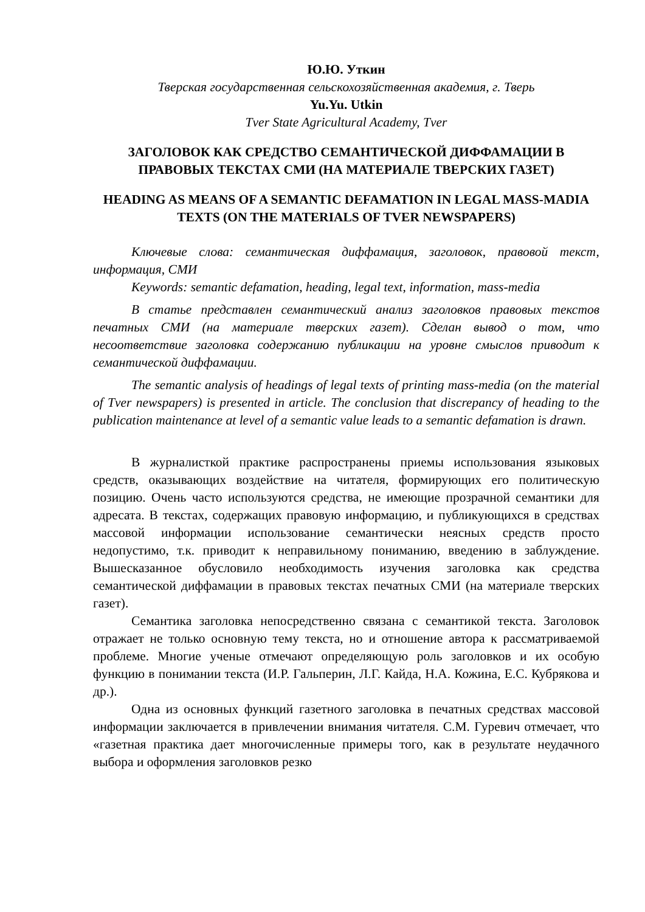Ю.Ю. Уткин
Тверская государственная сельскохозяйственная академия, г. Тверь
Yu.Yu. Utkin
Tver State Agricultural Academy, Tver
ЗАГОЛОВОК КАК СРЕДСТВО СЕМАНТИЧЕСКОЙ ДИФФАМАЦИИ В ПРАВОВЫХ ТЕКСТАХ СМИ (НА МАТЕРИАЛЕ ТВЕРСКИХ ГАЗЕТ)
HEADING AS MEANS OF A SEMANTIC DEFAMATION IN LEGAL MASS-MADIA TEXTS (ON THE MATERIALS OF TVER NEWSPAPERS)
Ключевые слова: семантическая диффамация, заголовок, правовой текст, информация, СМИ
Keywords: semantic defamation, heading, legal text, information, mass-media
В статье представлен семантический анализ заголовков правовых текстов печатных СМИ (на материале тверских газет). Сделан вывод о том, что несоответствие заголовка содержанию публикации на уровне смыслов приводит к семантической диффамации.
The semantic analysis of headings of legal texts of printing mass-media (on the material of Tver newspapers) is presented in article. The conclusion that discrepancy of heading to the publication maintenance at level of a semantic value leads to a semantic defamation is drawn.
В журналисткой практике распространены приемы использования языковых средств, оказывающих воздействие на читателя, формирующих его политическую позицию. Очень часто используются средства, не имеющие прозрачной семантики для адресата. В текстах, содержащих правовую информацию, и публикующихся в средствах массовой информации использование семантически неясных средств просто недопустимо, т.к. приводит к неправильному пониманию, введению в заблуждение. Вышесказанное обусловило необходимость изучения заголовка как средства семантической диффамации в правовых текстах печатных СМИ (на материале тверских газет).
Семантика заголовка непосредственно связана с семантикой текста. Заголовок отражает не только основную тему текста, но и отношение автора к рассматриваемой проблеме. Многие ученые отмечают определяющую роль заголовков и их особую функцию в понимании текста (И.Р. Гальперин, Л.Г. Кайда, Н.А. Кожина, Е.С. Кубрякова и др.).
Одна из основных функций газетного заголовка в печатных средствах массовой информации заключается в привлечении внимания читателя. С.М. Гуревич отмечает, что «газетная практика дает многочисленные примеры того, как в результате неудачного выбора и оформления заголовков резко